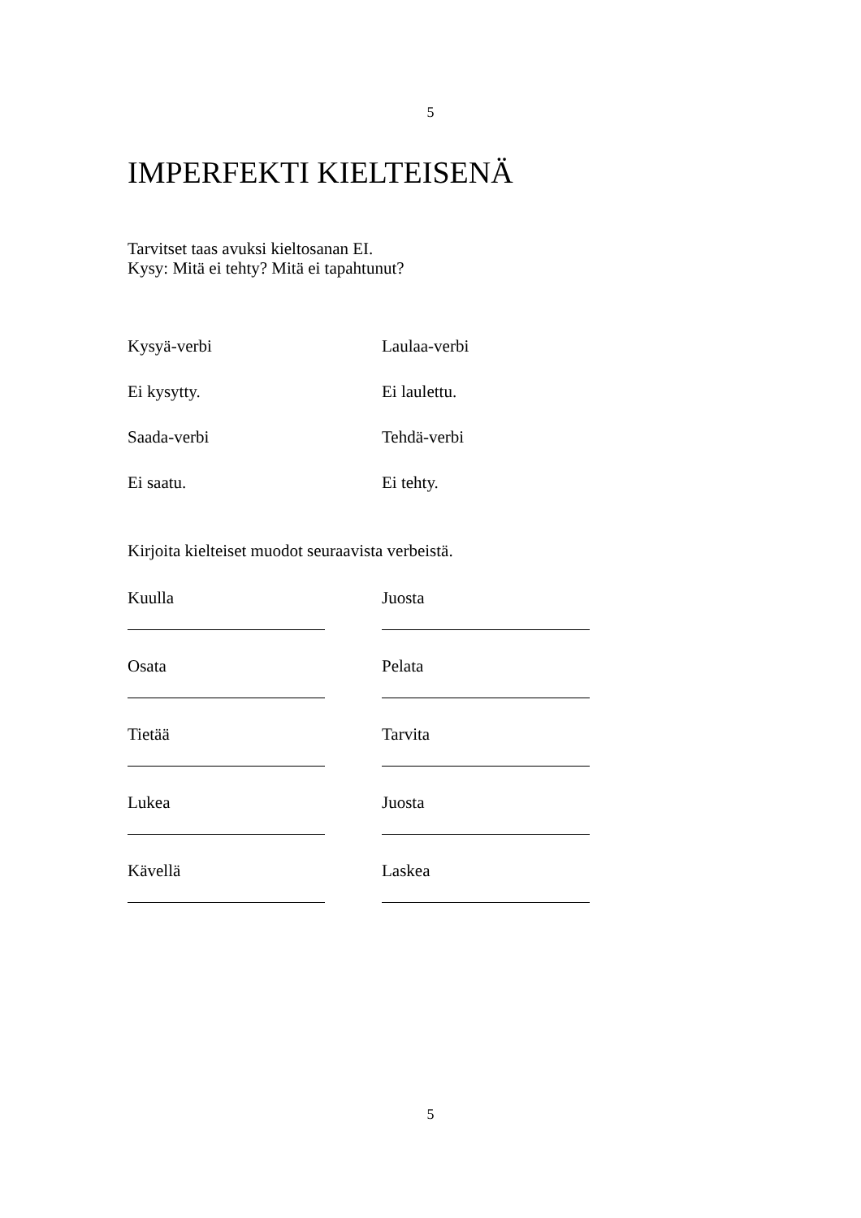5
IMPERFEKTI KIELTEISENÄ
Tarvitset taas avuksi kieltosanan EI.
Kysy: Mitä ei tehty? Mitä ei tapahtunut?
Kysyä-verbi Laulaa-verbi
Ei kysytty. Ei laulettu.
Saada-verbi Tehdä-verbi
Ei saatu. Ei tehty.
Kirjoita kielteiset muodot seuraavista verbeistä.
Kuulla Juosta
Osata Pelata
Tietää Tarvita
Lukea Juosta
Kävellä Laskea
5